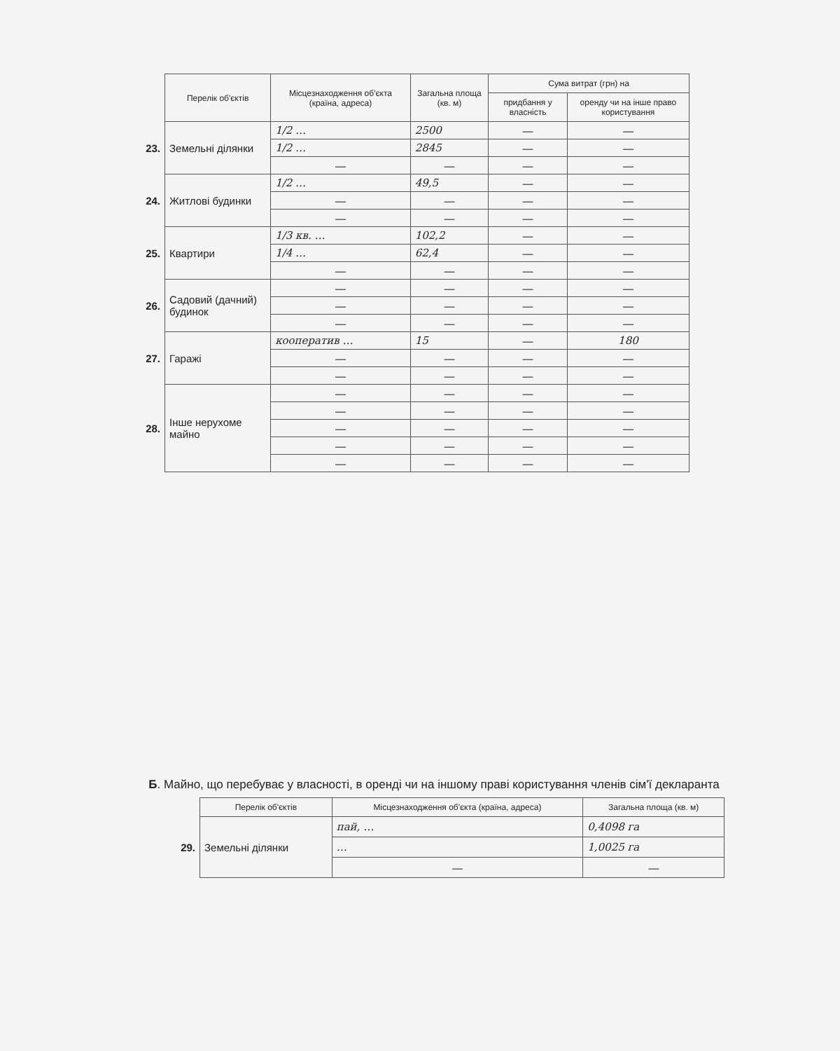| | Перелік об'єктів | Місцезнаходження об'єкта (країна, адреса) | Загальна площа (кв. м) | Сума витрат (грн) на | |
| --- | --- | --- | --- | --- | --- |
| | | | | придбання у власність | оренду чи на інше право користування |
| 23. | Земельні ділянки | 1/2 … | 2500 | — | — |
| | | 1/2 … | 2845 | — | — |
| | | — | — | — | — |
| 24. | Житлові будинки | 1/2 … | 49,5 | — | — |
| | | — | — | — | — |
| | | — | — | — | — |
| 25. | Квартири | 1/3 кв. … | 102,2 | — | — |
| | | 1/4 … | 62,4 | — | — |
| | | — | — | — | — |
| 26. | Садовий (дачний) будинок | — | — | — | — |
| | | — | — | — | — |
| | | — | — | — | — |
| 27. | Гаражі | кооператив … | 15 | — | 180 |
| | | — | — | — | — |
| | | — | — | — | — |
| 28. | Інше нерухоме майно | — | — | — | — |
| | | — | — | — | — |
| | | — | — | — | — |
| | | — | — | — | — |
| | | — | — | — | — |
Б. Майно, що перебуває у власності, в оренді чи на іншому праві користування членів сім'ї декларанта
| | Перелік об'єктів | Місцезнаходження об'єкта (країна, адреса) | Загальна площа (кв. м) |
| --- | --- | --- | --- |
| 29. | Земельні ділянки | пай, … | 0,4098 га |
| | | … | 1,0025 га |
| | | — | — |